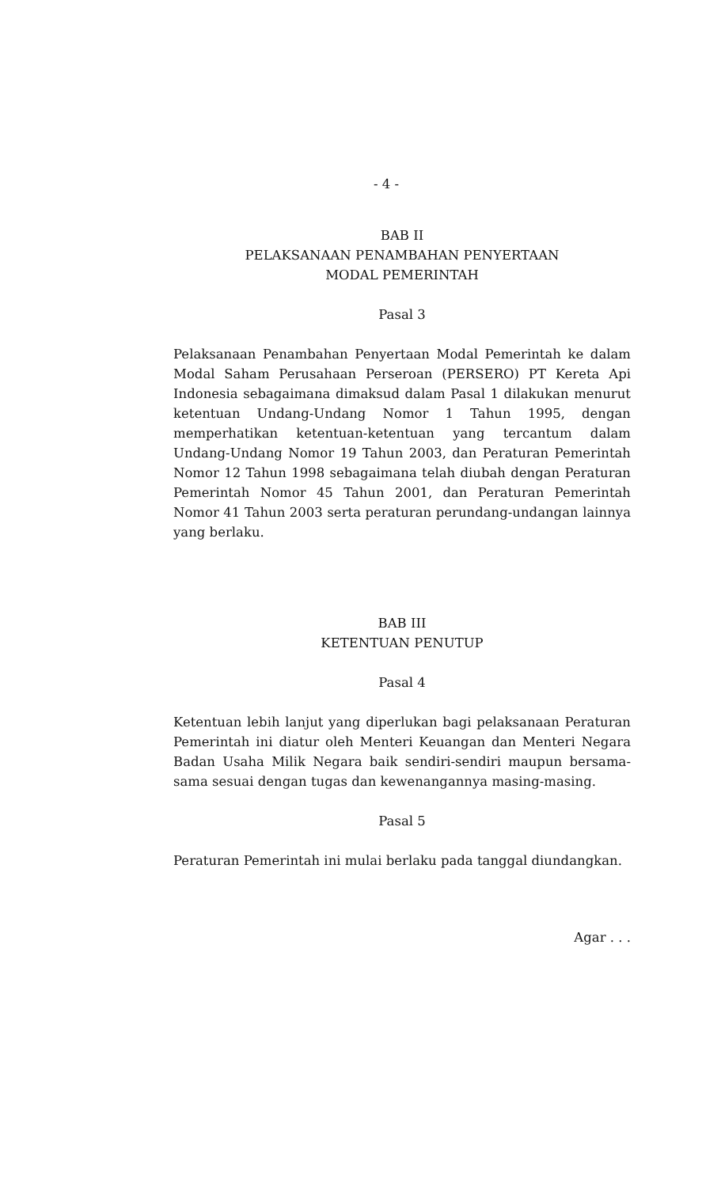- 4 -
BAB II
PELAKSANAAN PENAMBAHAN PENYERTAAN
MODAL PEMERINTAH
Pasal 3
Pelaksanaan Penambahan Penyertaan Modal Pemerintah ke dalam Modal Saham Perusahaan Perseroan (PERSERO) PT Kereta Api Indonesia sebagaimana dimaksud dalam Pasal 1 dilakukan menurut ketentuan Undang-Undang Nomor 1 Tahun 1995, dengan memperhatikan ketentuan-ketentuan yang tercantum dalam Undang-Undang Nomor 19 Tahun 2003, dan Peraturan Pemerintah Nomor 12 Tahun 1998 sebagaimana telah diubah dengan Peraturan Pemerintah Nomor 45 Tahun 2001, dan Peraturan Pemerintah Nomor 41 Tahun 2003 serta peraturan perundang-undangan lainnya yang berlaku.
BAB III
KETENTUAN PENUTUP
Pasal 4
Ketentuan lebih lanjut yang diperlukan bagi pelaksanaan Peraturan Pemerintah ini diatur oleh Menteri Keuangan dan Menteri Negara Badan Usaha Milik Negara baik sendiri-sendiri maupun bersama-sama sesuai dengan tugas dan kewenangannya masing-masing.
Pasal 5
Peraturan Pemerintah ini mulai berlaku pada tanggal diundangkan.
Agar . . .